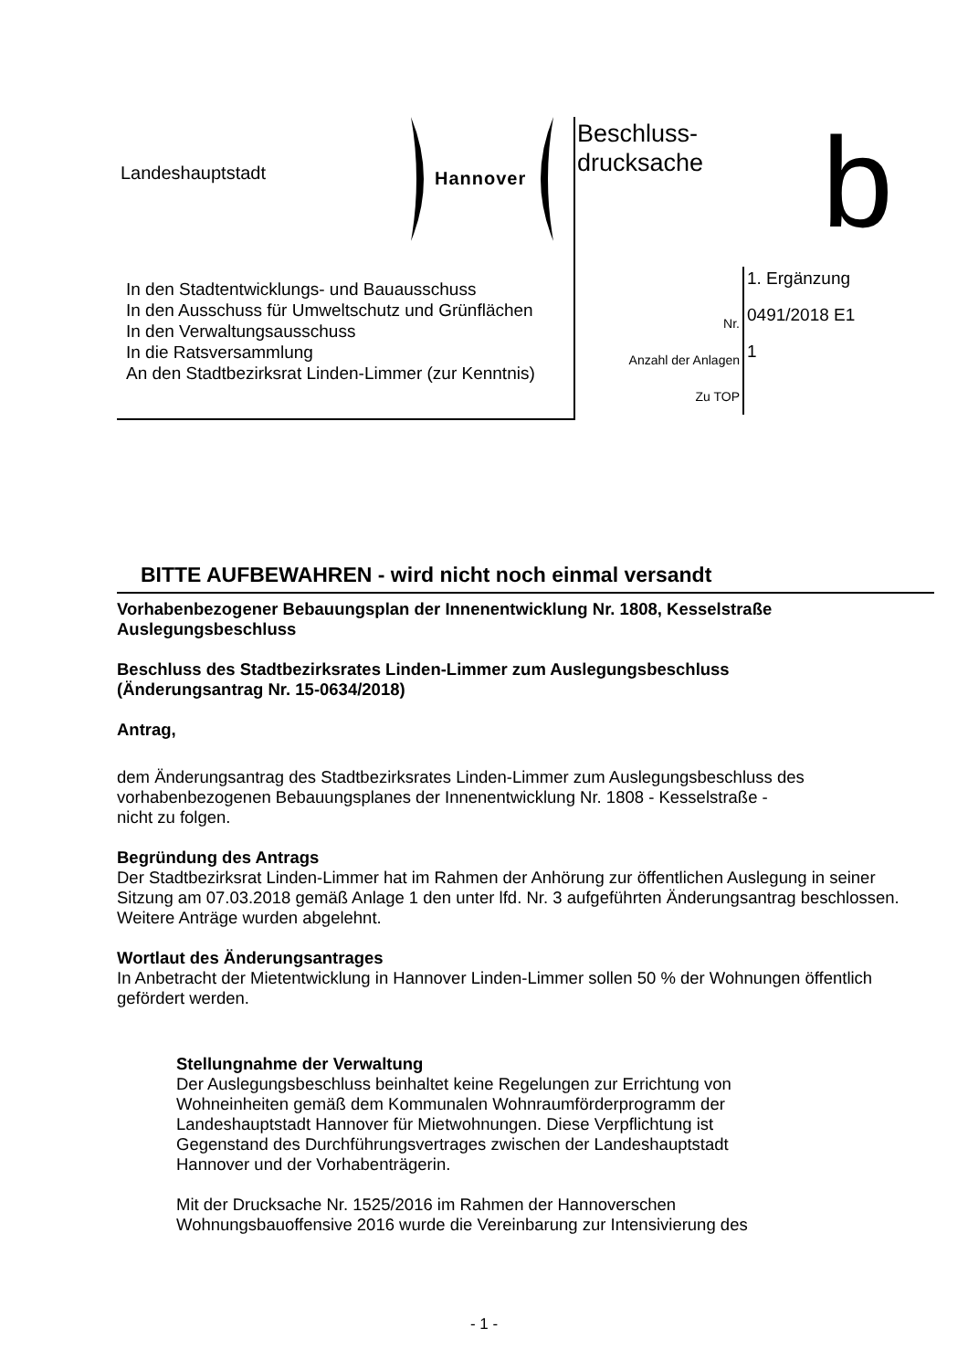Landeshauptstadt Hannover
Beschluss-
drucksache
b
In den Stadtentwicklungs- und Bauausschuss
In den Ausschuss für Umweltschutz und Grünflächen
In den Verwaltungsausschuss
In die Ratsversammlung
An den Stadtbezirksrat Linden-Limmer (zur Kenntnis)
1. Ergänzung
Nr. 0491/2018 E1
Anzahl der Anlagen 1
Zu TOP
BITTE AUFBEWAHREN - wird nicht noch einmal versandt
Vorhabenbezogener Bebauungsplan der Innenentwicklung Nr. 1808, Kesselstraße
Auslegungsbeschluss
Beschluss des Stadtbezirksrates Linden-Limmer zum Auslegungsbeschluss
(Änderungsantrag Nr. 15-0634/2018)
Antrag,
dem Änderungsantrag des Stadtbezirksrates Linden-Limmer zum Auslegungsbeschluss des vorhabenbezogenen Bebauungsplanes der Innenentwicklung Nr. 1808 - Kesselstraße -
nicht zu folgen.
Begründung des Antrags
Der Stadtbezirksrat Linden-Limmer hat im Rahmen der Anhörung zur öffentlichen Auslegung in seiner Sitzung am 07.03.2018 gemäß Anlage 1 den unter lfd. Nr. 3 aufgeführten Änderungsantrag beschlossen. Weitere Anträge wurden abgelehnt.
Wortlaut des Änderungsantrages
In Anbetracht der Mietentwicklung in Hannover Linden-Limmer sollen 50 % der Wohnungen öffentlich gefördert werden.
Stellungnahme der Verwaltung
Der Auslegungsbeschluss beinhaltet keine Regelungen zur Errichtung von
Wohneinheiten gemäß dem Kommunalen Wohnraumförderprogramm der
Landeshauptstadt Hannover für Mietwohnungen. Diese Verpflichtung ist
Gegenstand des Durchführungsvertrages zwischen der Landeshauptstadt
Hannover und der Vorhabenträgerin.
Mit der Drucksache Nr. 1525/2016 im Rahmen der Hannoverschen
Wohnungsbauoffensive 2016 wurde die Vereinbarung zur Intensivierung des
- 1 -